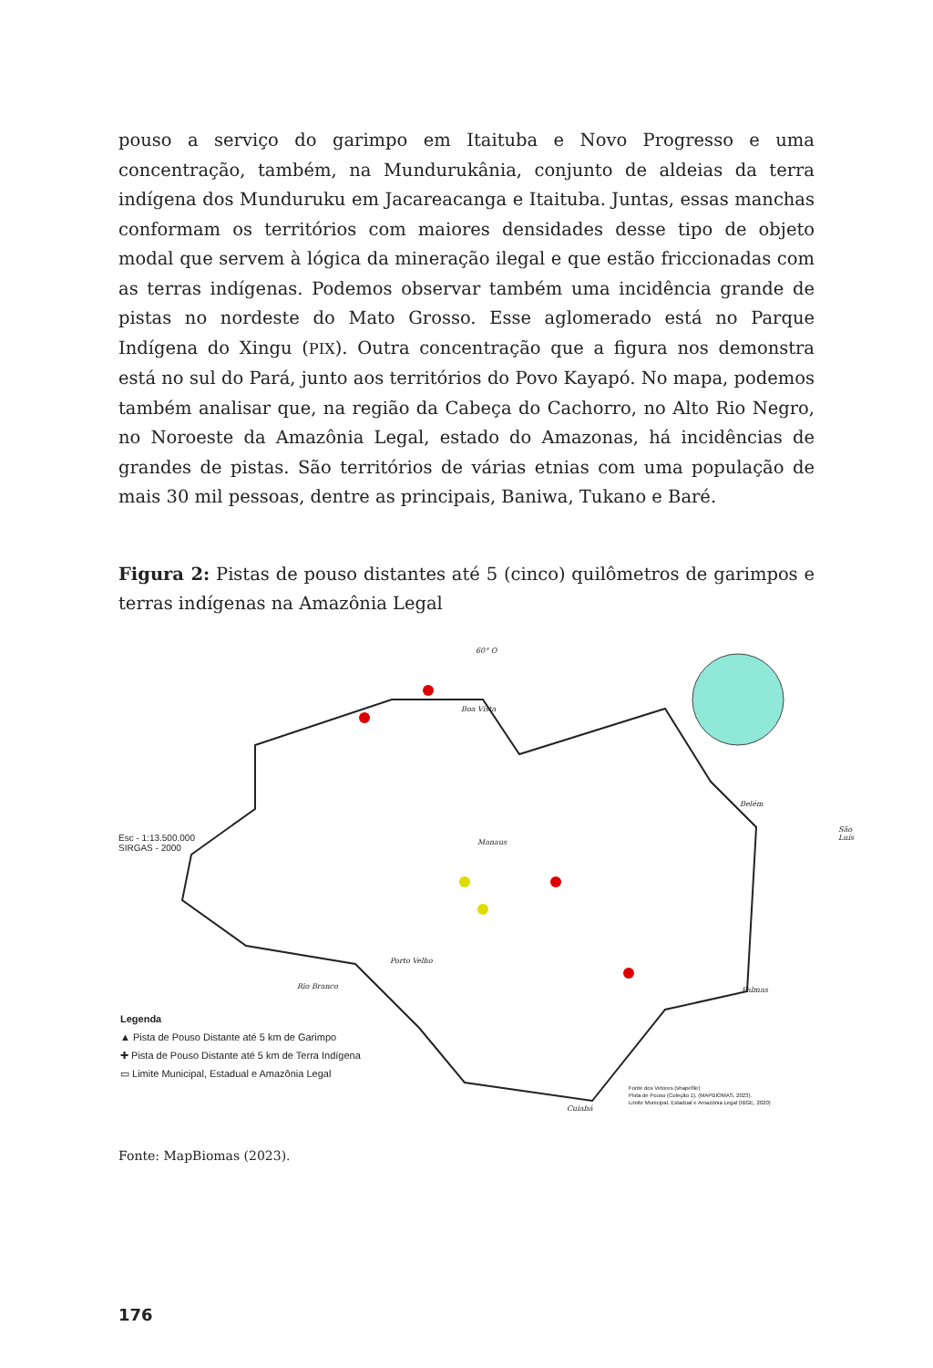pouso a serviço do garimpo em Itaituba e Novo Progresso e uma concentração, também, na Mundurukânia, conjunto de aldeias da terra indígena dos Munduruku em Jacareacanga e Itaituba. Juntas, essas manchas conformam os territórios com maiores densidades desse tipo de objeto modal que servem à lógica da mineração ilegal e que estão friccionadas com as terras indígenas. Podemos observar também uma incidência grande de pistas no nordeste do Mato Grosso. Esse aglomerado está no Parque Indígena do Xingu (PIX). Outra concentração que a figura nos demonstra está no sul do Pará, junto aos territórios do Povo Kayapó. No mapa, podemos também analisar que, na região da Cabeça do Cachorro, no Alto Rio Negro, no Noroeste da Amazônia Legal, estado do Amazonas, há incidências de grandes de pistas. São territórios de várias etnias com uma população de mais 30 mil pessoas, dentre as principais, Baniwa, Tukano e Baré.
Figura 2: Pistas de pouso distantes até 5 (cinco) quilômetros de garimpos e terras indígenas na Amazônia Legal
60° O
Boa Vista
Manaus
Belém
São Luís
Porto Velho
Rio Branco Palmas
Cuiabá
Esc - 1:13.500.000
SIRGAS - 2000
Legenda
▲ Pista de Pouso Distante até 5 km de Garimpo
✚ Pista de Pouso Distante até 5 km de Terra Indígena
▭ Limite Municipal, Estadual e Amazônia Legal
Fonte dos Vetores (shapefile)
Pista de Pouso (Coleção 1), (MAPBIOMAS, 2023).
Limite Municipal, Estadual e Amazônia Legal (IBGE, 2020)
Fonte: MapBiomas (2023).
176